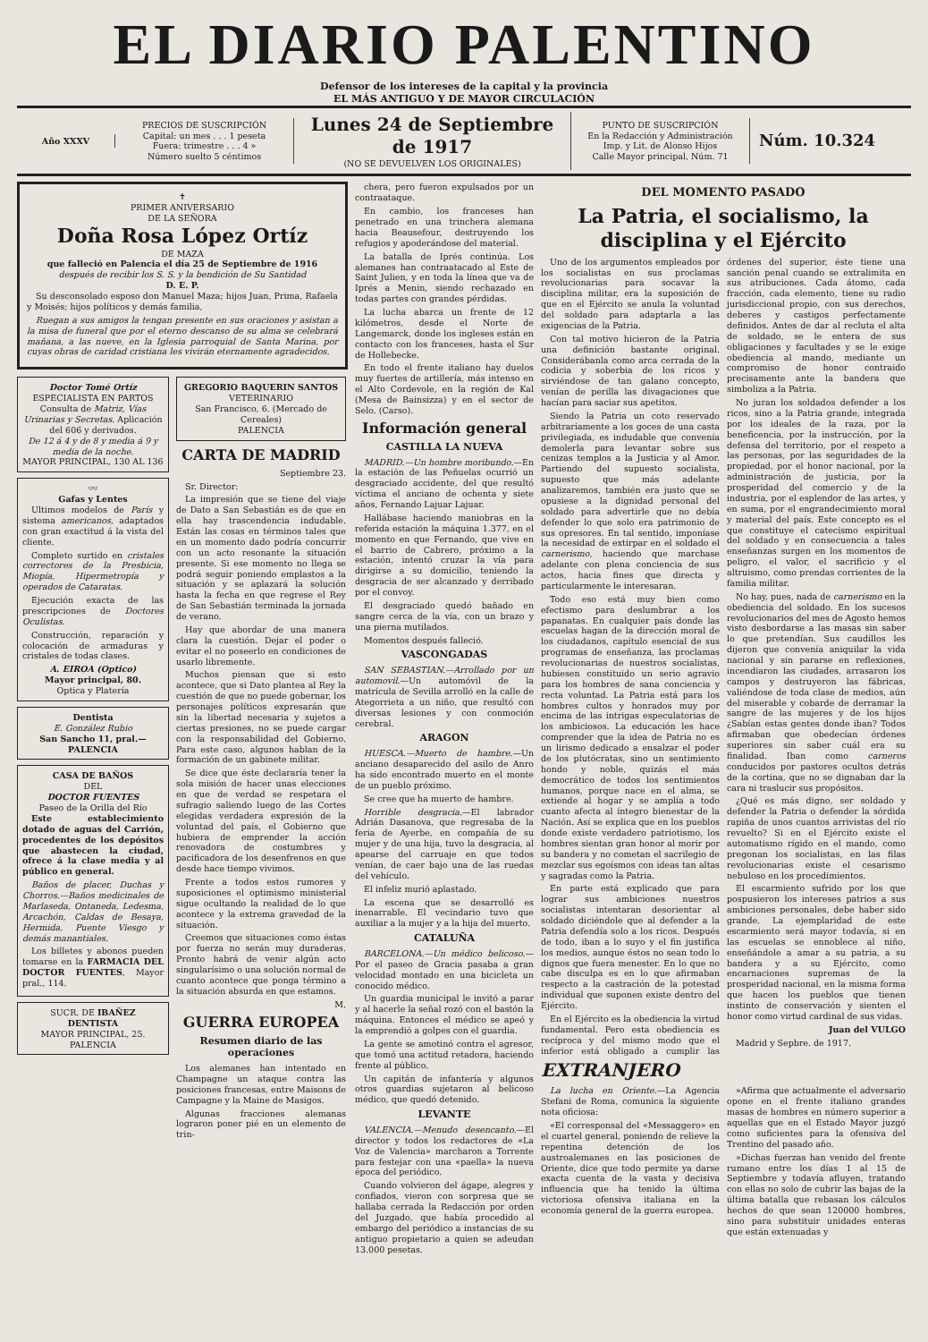EL DIARIO PALENTINO
Defensor de los intereses de la capital y la provincia
EL MÁS ANTIGUO Y DE MAYOR CIRCULACIÓN
Año XXXV
PRECIOS DE SUSCRIPCIÓN
Capital: un mes . . . 1 peseta
Fuera: trimestre . . . 4 »
Número suelto 5 céntimos
Lunes 24 de Septiembre de 1917
(NO SE DEVUELVEN LOS ORIGINALES)
PUNTO DE SUSCRIPCIÓN
En la Redacción y Administración
Imp. y Lit. de Alonso Hijos
Calle Mayor principal, Núm. 71
Núm. 10.324
✝
PRIMER ANIVERSARIO
DE LA SEÑORA
Doña Rosa López Ortíz
DE MAZA
que falleció en Palencia el día 25 de Septiembre de 1916
después de recibir los S. S. y la bendición de Su Santidad
D. E. P.
Su desconsolado esposo don Manuel Maza; hijos Juan, Prima, Rafaela y Moisés; hijos políticos y demás familia,
Ruegan a sus amigos la tengan presente en sus oraciones y asistan a la misa de funeral que por el eterno descanso de su alma se celebrará mañana, a las nueve, en la Iglesia parroquial de Santa Marina, por cuyas obras de caridad cristiana les vivirán eternamente agradecidos.
Doctor Tomé Ortíz
ESPECIALISTA EN PARTOS
Consulta de Matriz, Vías Urinarias y Secretas. Aplicación del 606 y derivados.
De 12 á 4 y de 8 y media á 9 y media de la noche.
MAYOR PRINCIPAL, 130 AL 136
👓
Gafas y Lentes
Ultimos modelos de París y sistema americanos, adaptados con gran exactitud á la vista del cliente.
Completo surtido en cristales correctores de la Presbicia, Miopía, Hipermetropía y operados de Cataratas.
Ejecución exacta de las prescripciones de Doctores Oculistas.
Construcción, reparación y colocación de armaduras y cristales de todas clases.
A. EIROA (Optico)
Mayor principal, 80.
Optica y Platería
Dentista
E. González Rubio
San Sancho 11, pral.—PALENCIA
CASA DE BAÑOS
DEL
DOCTOR FUENTES
Paseo de la Orilla del Río
Este establecimiento dotado de aguas del Carrión, procedentes de los depósitos que abastecen la ciudad, ofrece á la clase media y al público en general.
Baños de placer, Duchas y Chorros.—Baños medicinales de Marlaseda, Ontaneda, Ledesma, Arcachón, Caldas de Besaya, Hermida, Puente Viesgo y demás manantiales.
Los billetes y abonos pueden tomarse en la FARMACIA DEL DOCTOR FUENTES, Mayor pral., 114.
SUCR. DE IBAÑEZ
DENTISTA
MAYOR PRINCIPAL, 25.
PALENCIA
GREGORIO BAQUERIN SANTOS
VETERINARIO
San Francisco, 6. (Mercado de Cereales)
PALENCIA
CARTA DE MADRID
Septiembre 23.
Sr. Director:
La impresión que se tiene del viaje de Dato a San Sebastián es de que en ella hay trascendencia indudable. Están las cosas en términos tales que en un momento dado podría concurrir con un acto resonante la situación presente. Si ese momento no llega se podrá seguir poniendo emplastos a la situación y se aplazará la solución hasta la fecha en que regrese el Rey de San Sebastián terminada la jornada de verano.
Hay que abordar de una manera clara la cuestión. Dejar el poder o evitar el no poseerlo en condiciones de usarlo libremente.
Muchos piensan que si esto acontece, que si Dato plantea al Rey la cuestión de que no puede gobernar, los personajes políticos expresarán que sin la libertad necesaria y sujetos a ciertas presiones, no se puede cargar con la responsabilidad del Gobierno. Para este caso, algunos hablan de la formación de un gabinete militar.
Se dice que éste declararía tener la sola misión de hacer unas elecciones en que de verdad se respetara el sufragio saliendo luego de las Cortes elegidas verdadera expresión de la voluntad del país, el Gobierno que hubiera de emprender la acción renovadora de costumbres y pacificadora de los desenfrenos en que desde hace tiempo vivimos.
Frente a todos estos rumores y suposiciones el optimismo ministerial sigue ocultando la realidad de lo que acontece y la extrema gravedad de la situación.
Creemos que situaciones como éstas por fuerza no serán muy duraderas. Pronto habrá de venir algún acto singularísimo o una solución normal de cuanto acontece que ponga término a la situación absurda en que estamos.
M.
GUERRA EUROPEA
Resumen diario de las operaciones
Los alemanes han intentado en Champagne un ataque contra las posiciones francesas, entre Maisons de Campagne y la Maine de Masigos.
Algunas fracciones alemanas lograron poner pié en un elemento de trin-
chera, pero fueron expulsados por un contraataque.
En cambio, los franceses han penetrado en una trinchera alemana hacia Beausefour, destruyendo los refugios y apoderándose del material.
La batalla de Iprés continúa. Los alemanes han contraatacado al Este de Saint Julien, y en toda la línea que va de Iprés a Menin, siendo rechazado en todas partes con grandes pérdidas.
La lucha abarca un frente de 12 kilómetros, desde el Norte de Langemarck, donde los ingleses están en contacto con los franceses, hasta el Sur de Hollebecke.
En todo el frente italiano hay duelos muy fuertes de artillería, más intenso en el Alto Cordevole, en la región de Kal (Mesa de Bainsizza) y en el sector de Selo. (Carso).
Información general
CASTILLA LA NUEVA
MADRID.—Un hombre moribundo.—En la estación de las Peñuelas ocurrió un desgraciado accidente, del que resultó víctima el anciano de ochenta y siete años, Fernando Lajuar Lajuar.
Hallábase haciendo maniobras en la referida estación la máquina 1.377, en el momento en que Fernando, que vive en el barrio de Cabrero, próximo a la estación, intentó cruzar la vía para dirigirse a su domicilio, teniendo la desgracia de ser alcanzado y derribado por el convoy.
El desgraciado quedó bañado en sangre cerca de la vía, con un brazo y una pierna mutilados.
Momentos después falleció.
VASCONGADAS
SAN SEBASTIAN.—Arrollado por un automovil.—Un automóvil de la matrícula de Sevilla arrolló en la calle de Ategorrieta a un niño, que resultó con diversas lesiones y con conmoción cerebral.
ARAGON
HUESCA.—Muerto de hambre.—Un anciano desaparecido del asilo de Anro ha sido encontrado muerto en el monte de un pueblo próximo.
Se cree que ha muerto de hambre.
Horrible desgracia.—El labrador Adrián Dasanova, que regresaba de la feria de Ayerbe, en compañía de su mujer y de una hija, tuvo la desgracia, al apearse del carruaje en que todos venían, de caer bajo una de las ruedas del vehículo.
El infeliz murió aplastado.
La escena que se desarrolló es inenarrable. El vecindario tuvo que auxiliar a la mujer y a la hija del muerto.
CATALUÑA
BARCELONA.—Un médico belicoso.—Por el paseo de Gracia pasaba a gran velocidad montado en una bicicleta un conocido médico.
Un guardia municipal le invitó a parar y al hacerle la señal rozó con el bastón la máquina. Entonces el médico se apeó y la emprendió a golpes con el guardia.
La gente se amotinó contra el agresor, que tomó una actitud retadora, haciendo frente al público.
Un capitán de infantería y algunos otros guardias sujetaron al belicoso médico, que quedó detenido.
LEVANTE
VALENCIA.—Menudo desencanto.—El director y todos los redactores de «La Voz de Valencia» marcharon a Torrente para festejar con una «paella» la nueva época del periódico.
Cuando volvieron del ágape, alegres y confiados, vieron con sorpresa que se hallaba cerrada la Redacción por orden del Juzgado, que había procedido al embargo del periódico a instancias de su antiguo propietario a quien se adeudan 13.000 pesetas.
DEL MOMENTO PASADO
La Patria, el socialismo, la disciplina y el Ejército
Uno de los argumentos empleados por los socialistas en sus proclamas revolucionarias para socavar la disciplina militar, era la suposición de que en el Ejército se anula la voluntad del soldado para adaptarla a las exigencias de la Patria.
Con tal motivo hicieron de la Patria una definición bastante original. Considerábanla como arca cerrada de la codicia y soberbia de los ricos y sirviéndose de tan galano concepto, venían de perilla las divagaciones que hacían para saciar sus apetitos.
Siendo la Patria un coto reservado arbitrariamente a los goces de una casta privilegiada, es indudable que convenía demolerla para levantar sobre sus cenizas templos a la Justicia y al Amor. Partiendo del supuesto socialista, supuesto que más adelante analizaremos, también era justo que se opusiese a la dignidad personal del soldado para advertirle que no debía defender lo que solo era patrimonio de sus opresores. En tal sentido, imponíase la necesidad de extirpar en el soldado el carnerismo, haciendo que marchase adelante con plena conciencia de sus actos, hacia fines que directa y particularmente le interesaran.
Todo eso está muy bien como efectismo para deslumbrar a los papanatas. En cualquier país donde las escuelas hagan de la dirección moral de los ciudadanos, capítulo esencial de sus programas de enseñanza, las proclamas revolucionarias de nuestros socialistas, hubiesen constituido un serio agravio para los hombres de sana conciencia y recta voluntad. La Patria está para los hombres cultos y honrados muy por encima de las intrigas especulatorias de los ambiciosos. La educación les hace comprender que la idea de Patria no es un lirismo dedicado a ensalzar el poder de los plutócratas, sino un sentimiento hondo y noble, quizás el más democrático de todos los sentimientos humanos, porque nace en el alma, se extiende al hogar y se amplía a todo cuanto afecta al íntegro bienestar de la Nación. Así se explica que en los pueblos donde existe verdadero patriotismo, los hombres sientan gran honor al morir por su bandera y no cometan el sacrilegio de mezclar sus egoísmos con ideas tan altas y sagradas como la Patria.
En parte está explicado que para lograr sus ambiciones nuestros socialistas intentaran desorientar al soldado diciéndole que al defender a la Patria defendía solo a los ricos. Después de todo, iban a lo suyo y el fin justifica los medios, aunque éstos no sean todo lo dignos que fuera menester. En lo que no cabe disculpa es en lo que afirmaban respecto a la castración de la potestad individual que suponen existe dentro del Ejército.
En el Ejército es la obediencia la virtud fundamental. Pero esta obediencia es recíproca y del mismo modo que el inferior está obligado a cumplir las órdenes del superior, éste tiene una sanción penal cuando se extralimita en sus atribuciones. Cada átomo, cada fracción, cada elemento, tiene su radio jurisdiccional propio, con sus derechos, deberes y castigos perfectamente definidos. Antes de dar al recluta el alta de soldado, se le entera de sus obligaciones y facultades y se le exige obediencia al mando, mediante un compromiso de honor contraido precisamente ante la bandera que simboliza a la Patria.
No juran los soldados defender a los ricos, sino a la Patria grande, integrada por los ideales de la raza, por la beneficencia, por la instrucción, por la defensa del territorio, por el respeto a las personas, por las seguridades de la propiedad, por el honor nacional, por la administración de justicia, por la prosperidad del comercio y de la industria, por el esplendor de las artes, y en suma, por el engrandecimiento moral y material del país. Este concepto es el que constituye el catecismo espiritual del soldado y en consecuencia a tales enseñanzas surgen en los momentos de peligro, el valor, el sacrificio y el altruismo, como prendas corrientes de la familia militar.
No hay, pues, nada de carnerismo en la obediencia del soldado. En los sucesos revolucionarios del mes de Agosto hemos visto desbordarse a las masas sin saber lo que pretendían. Sus caudillos les dijeron que convenía aniquilar la vida nacional y sin pararse en reflexiones, incendiaron las ciudades, arrasaron los campos y destruyeron las fábricas, valiéndose de toda clase de medios, aún del miserable y cobarde de derramar la sangre de las mujeres y de los hijos ¿Sabían estas gentes donde iban? Todos afirmaban que obedecían órdenes superiores sin saber cuál era su finalidad. Iban como carneros conducidos por pastores ocultos detrás de la cortina, que no se dignaban dar la cara ni traslucir sus propósitos.
¿Qué es más digno, ser soldado y defender la Patria o defender la sórdida rapiña de unos cuantos arrivistas del río revuelto? Si en el Ejército existe el automatismo rígido en el mando, como pregonan los socialistas, en las filas revolucionarias existe el cesarismo nebuloso en los procedimientos.
El escarmiento sufrido por los que pospusieron los intereses patrios a sus ambiciones personales, debe haber sido grande. La ejemplaridad de este escarmiento será mayor todavía, si en las escuelas se ennoblece al niño, enseñándole a amar a su patria, a su bandera y a su Ejército, como encarnaciones supremas de la prosperidad nacional, en la misma forma que hacen los pueblos que tienen instinto de conservación y sienten el honor como virtud cardinal de sus vidas.
Juan del VULGO
Madrid y Sepbre. de 1917.
EXTRANJERO
La lucha en Oriente.—La Agencia Stefani de Roma, comunica la siguiente nota oficiosa:
«El corresponsal del «Messaggero» en el cuartel general, poniendo de relieve la repentina detención de los austroalemanes en las posiciones de Oriente, dice que todo permite ya darse exacta cuenta de la vasta y decisiva influencia que ha tenido la última victoriosa ofensiva italiana en la economía general de la guerra europea.
»Afirma que actualmente el adversario opone en el frente italiano grandes masas de hombres en número superior a aquellas que en el Estado Mayor juzgó como suficientes para la ofensiva del Trentino del pasado año.
»Dichas fuerzas han venido del frente rumano entre los días 1 al 15 de Septiembre y todavía afluyen, tratando con ellas no solo de cubrir las bajas de la última batalla que rebasan los cálculos hechos de que sean 120000 hombres, sino para substituir unidades enteras que están extenuadas y